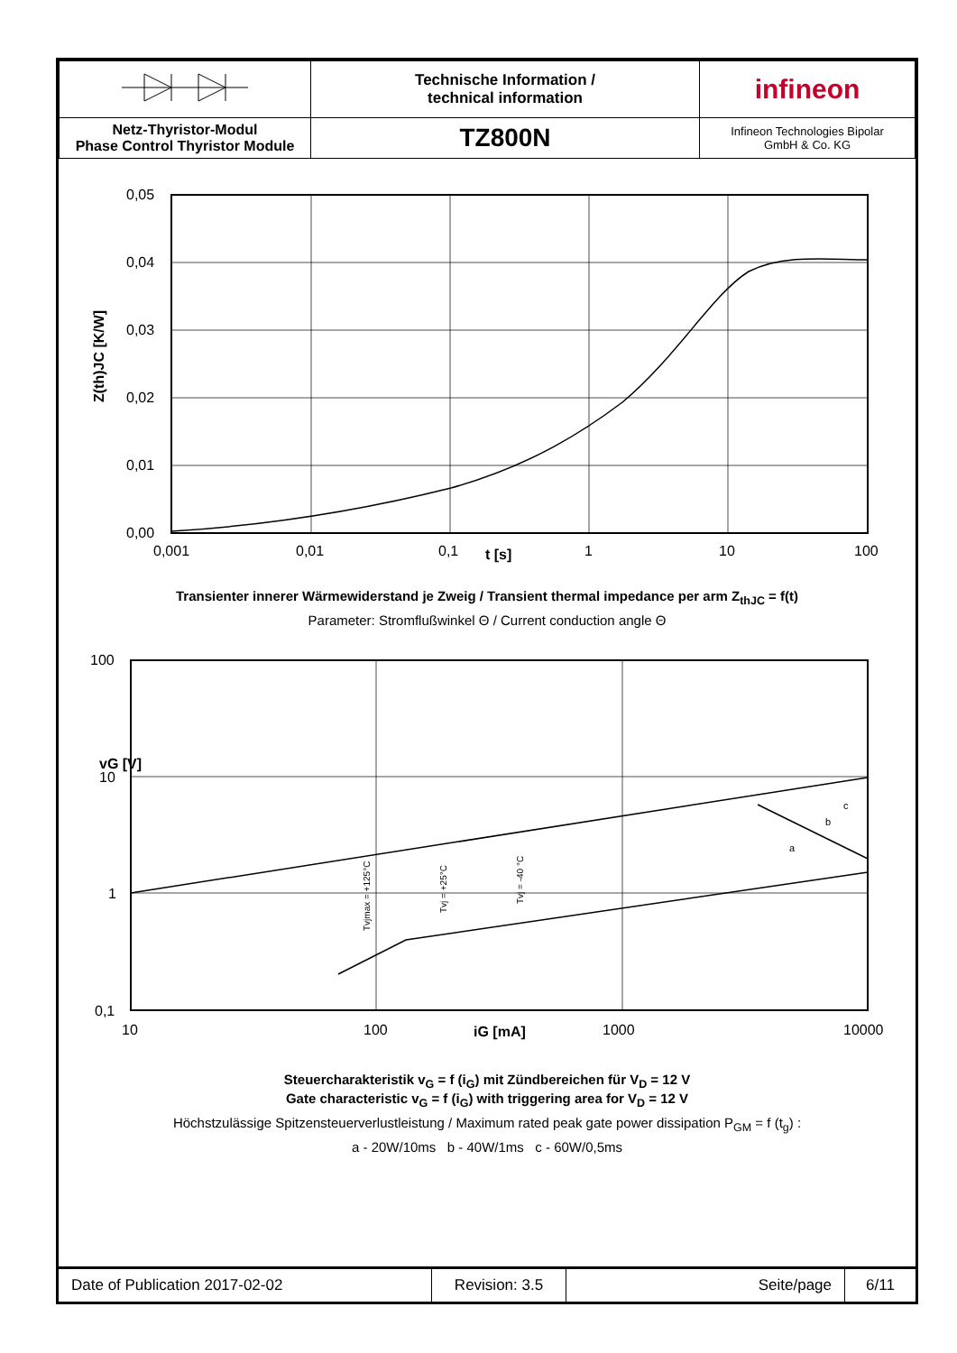| | Technische Information / technical information | infineon |
| Netz-Thyristor-Modul Phase Control Thyristor Module | TZ800N | Infineon Technologies Bipolar GmbH & Co. KG |
0,05
0,04
0,03
0,02
0,01
0,00
0,001
0,01
0,1
t [s]
1
10
100
Z(th)JC [K/W]
Transienter innerer Wärmewiderstand je Zweig / Transient thermal impedance per arm Z<sub>thJC</sub> = f(t)
Parameter: Stromflußwinkel Θ / Current conduction angle Θ
100
10
1
0,1
10
100
iG [mA]
1000
10000
vG [V]
c
b
a
Tvjmax = +125°C
Tvj = +25°C
Tvj = -40 °C
Steuercharakteristik v<sub>G</sub> = f (i<sub>G</sub>) mit Zündbereichen für V<sub>D</sub> = 12 V
Gate characteristic v<sub>G</sub> = f (i<sub>G</sub>) with triggering area for V<sub>D</sub> = 12 V
Höchstzulässige Spitzensteuerverlustleistung / Maximum rated peak gate power dissipation P<sub>GM</sub> = f (t<sub>g</sub>) :
a - 20W/10ms b - 40W/1ms c - 60W/0,5ms
| Date of Publication 2017-02-02 | Revision: 3.5 | Seite/page | 6/11 |